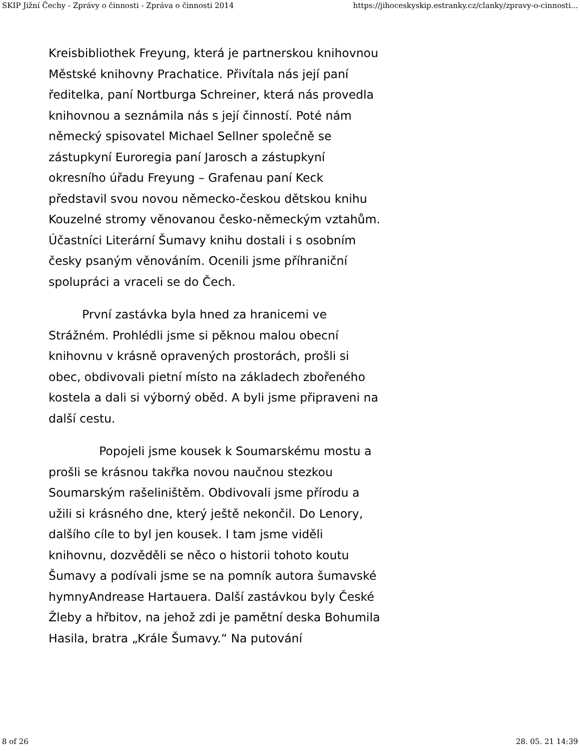SKIP Jižní Čechy - Zprávy o činnosti - Zpráva o činnosti 2014 https://jihoceskyskip.estranky.cz/clanky/zpravy-o-cinnosti...
Kreisbibliothek Freyung, která je partnerskou knihovnou Městské knihovny Prachatice. Přivítala nás její paní ředitelka, paní Nortburga Schreiner, která nás provedla knihovnou a seznámila nás s její činností. Poté nám německý spisovatel Michael Sellner společně se zástupkyní Euroregia paní Jarosch a zástupkyní okresního úřadu Freyung – Grafenau paní Keck představil svou novou německo-českou dětskou knihu Kouzelné stromy věnovanou česko-německým vztahům. Účastníci Literární Šumavy knihu dostali i s osobním česky psaným věnováním. Ocenili jsme příhraniční spolupráci a vraceli se do Čech.
První zastávka byla hned za hranicemi ve Strážném. Prohlédli jsme si pěknou malou obecní knihovnu v krásně opravených prostorách, prošli si obec, obdivovali pietní místo na základech zbořeného kostela a dali si výborný oběd. A byli jsme připraveni na další cestu.
Popojeli jsme kousek k Soumarskému mostu a prošli se krásnou takřka novou naučnou stezkou Soumarským rašeliništěm. Obdivovali jsme přírodu a užili si krásného dne, který ještě nekončil. Do Lenory, dalšího cíle to byl jen kousek. I tam jsme viděli knihovnu, dozvěděli se něco o historii tohoto koutu Šumavy a podívali jsme se na pomník autora šumavské hymnyAndrease Hartauera. Další zastávkou byly České Žleby a hřbitov, na jehož zdi je pamětní deska Bohumila Hasila, bratra „Krále Šumavy.“ Na putování
8 of 26 28. 05. 21 14:39